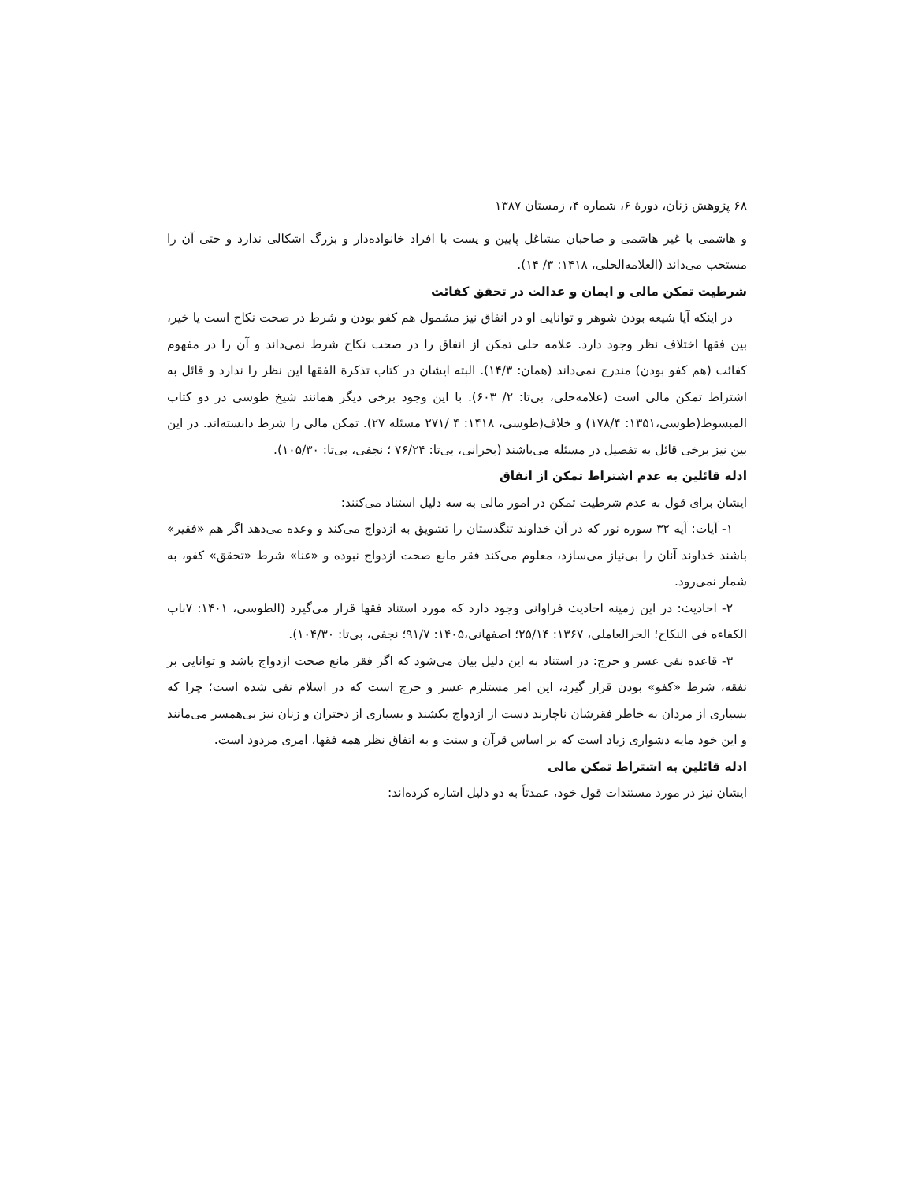۶۸ پژوهش زنان، دورهٔ ۶، شماره ۴، زمستان ۱۳۸۷
و هاشمی با غیر هاشمی و صاحبان مشاغل پایین و پست با افراد خانواده‌دار و بزرگ اشکالی ندارد و حتی آن را مستحب می‌داند (العلامه‌الحلی، ۱۴۱۸: ۳/ ۱۴).
شرطیت تمکن مالی و ایمان و عدالت در تحقق کفائت
در اینکه آیا شیعه بودن شوهر و توانایی او در انفاق نیز مشمول هم کفو بودن و شرط در صحت نکاح است یا خیر، بین فقها اختلاف نظر وجود دارد. علامه حلی تمکن از انفاق را در صحت نکاح شرط نمی‌داند و آن را در مفهوم کفائت (هم کفو بودن) مندرج نمی‌داند (همان: ۱۴/۳). البته ایشان در کتاب تذکرة الفقها این نظر را ندارد و قائل به اشتراط تمکن مالی است (علامه‌حلی، بی‌تا: ۲/ ۶۰۳). با این وجود برخی دیگر همانند شیخ طوسی در دو کتاب المبسوط(طوسی،۱۳۵۱: ۱۷۸/۴) و خلاف(طوسی، ۱۴۱۸: ۴ /۲۷۱ مسئله ۲۷). تمکن مالی را شرط دانسته‌اند. در این بین نیز برخی قائل به تفصیل در مسئله می‌باشند (بحرانی، بی‌تا: ۷۶/۲۴ ؛ نجفی، بی‌تا: ۱۰۵/۳۰).
ادله قائلین به عدم اشتراط تمکن از انفاق
ایشان برای قول به عدم شرطیت تمکن در امور مالی به سه دلیل استناد می‌کنند:
۱- آیات: آیه ۳۲ سوره نور که در آن خداوند تنگدستان را تشویق به ازدواج می‌کند و وعده می‌دهد اگر هم «فقیر» باشند خداوند آنان را بی‌نیاز می‌سازد، معلوم می‌کند فقر مانع صحت ازدواج نبوده و «غنا» شرط «تحقق» کفو، به شمار نمی‌رود.
۲- احادیث: در این زمینه احادیث فراوانی وجود دارد که مورد استناد فقها قرار می‌گیرد (الطوسی، ۱۴۰۱: ۷باب الکفاءه فی النکاح؛ الحرالعاملی، ۱۳۶۷: ۲۵/۱۴؛ اصفهانی،۱۴۰۵: ۹۱/۷؛ نجفی، بی‌تا: ۱۰۴/۳۰).
۳- قاعده نفی عسر و حرج: در استناد به این دلیل بیان می‌شود که اگر فقر مانع صحت ازدواج باشد و توانایی بر نفقه، شرط «کفو» بودن قرار گیرد، این امر مستلزم عسر و حرج است که در اسلام نفی شده است؛ چرا که بسیاری از مردان به خاطر فقرشان ناچارند دست از ازدواج بکشند و بسیاری از دختران و زنان نیز بی‌همسر می‌مانند و این خود مایه دشواری زیاد است که بر اساس قرآن و سنت و به اتفاق نظر همه فقها، امری مردود است.
ادله قائلین به اشتراط تمکن مالی
ایشان نیز در مورد مستندات قول خود، عمدتاً به دو دلیل اشاره کرده‌اند: